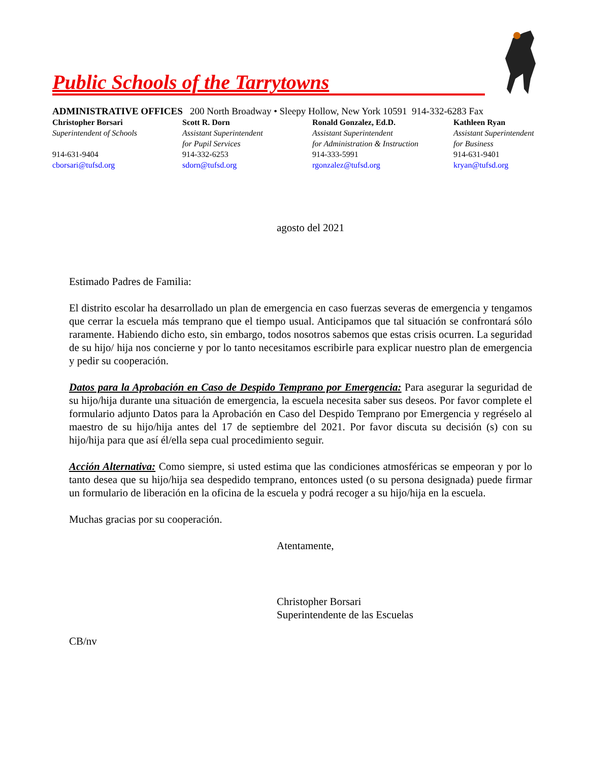Public Schools of the Tarrytowns
ADMINISTRATIVE OFFICES 200 North Broadway • Sleepy Hollow, New York 10591 914-332-6283 Fax
Christopher Borsari
Superintendent of Schools
914-631-9404
cborsari@tufsd.org
Scott R. Dorn
Assistant Superintendent
for Pupil Services
914-332-6253
sdorn@tufsd.org
Ronald Gonzalez, Ed.D.
Assistant Superintendent
for Administration & Instruction
914-333-5991
rgonzalez@tufsd.org
Kathleen Ryan
Assistant Superintendent
for Business
914-631-9401
kryan@tufsd.org
agosto del 2021
Estimado Padres de Familia:
El distrito escolar ha desarrollado un plan de emergencia en caso fuerzas severas de emergencia y tengamos que cerrar la escuela más temprano que el tiempo usual. Anticipamos que tal situación se confrontará sólo raramente. Habiendo dicho esto, sin embargo, todos nosotros sabemos que estas crisis ocurren. La seguridad de su hijo/ hija nos concierne y por lo tanto necesitamos escribirle para explicar nuestro plan de emergencia y pedir su cooperación.
Datos para la Aprobación en Caso de Despido Temprano por Emergencia: Para asegurar la seguridad de su hijo/hija durante una situación de emergencia, la escuela necesita saber sus deseos. Por favor complete el formulario adjunto Datos para la Aprobación en Caso del Despido Temprano por Emergencia y regréselo al maestro de su hijo/hija antes del 17 de septiembre del 2021. Por favor discuta su decisión (s) con su hijo/hija para que así él/ella sepa cual procedimiento seguir.
Acción Alternativa: Como siempre, si usted estima que las condiciones atmosféricas se empeoran y por lo tanto desea que su hijo/hija sea despedido temprano, entonces usted (o su persona designada) puede firmar un formulario de liberación en la oficina de la escuela y podrá recoger a su hijo/hija en la escuela.
Muchas gracias por su cooperación.
Atentamente,
Christopher Borsari
Superintendente de las Escuelas
CB/nv